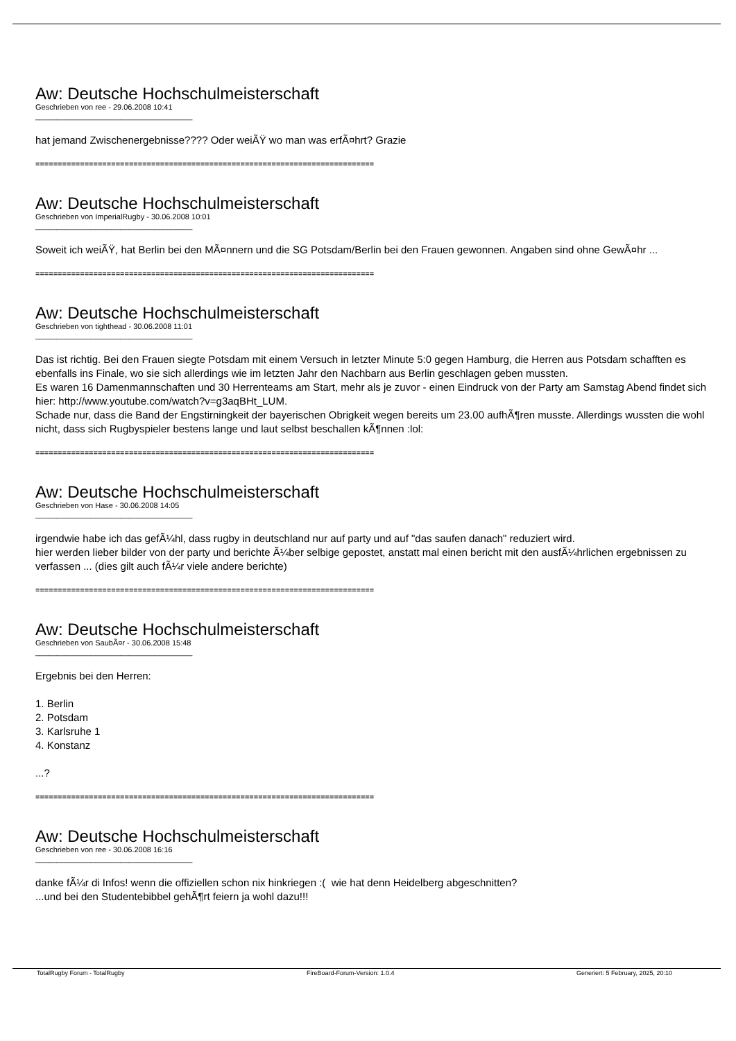Aw: Deutsche Hochschulmeisterschaft
Geschrieben von ree - 29.06.2008 10:41
_____________________________________
hat jemand Zwischenergebnisse???? Oder weiÃŸ wo man was erfÃ¤hrt? Grazie
============================================================================
Aw: Deutsche Hochschulmeisterschaft
Geschrieben von ImperialRugby - 30.06.2008 10:01
_____________________________________
Soweit ich weiÃŸ, hat Berlin bei den MÃ¤nnern und die SG Potsdam/Berlin bei den Frauen gewonnen. Angaben sind ohne GewÃ¤hr ...
============================================================================
Aw: Deutsche Hochschulmeisterschaft
Geschrieben von tighthead - 30.06.2008 11:01
_____________________________________
Das ist richtig. Bei den Frauen siegte Potsdam mit einem Versuch in letzter Minute 5:0 gegen Hamburg, die Herren aus Potsdam schafften es ebenfalls ins Finale, wo sie sich allerdings wie im letzten Jahr den Nachbarn aus Berlin geschlagen geben mussten.
Es waren 16 Damenmannschaften und 30 Herrenteams am Start, mehr als je zuvor - einen Eindruck von der Party am Samstag Abend findet sich hier: http://www.youtube.com/watch?v=g3aqBHt_LUM.
Schade nur, dass die Band der Engstirningkeit der bayerischen Obrigkeit wegen bereits um 23.00 aufhÃ¶ren musste. Allerdings wussten die wohl nicht, dass sich Rugbyspieler bestens lange und laut selbst beschallen kÃ¶nnen :lol:
============================================================================
Aw: Deutsche Hochschulmeisterschaft
Geschrieben von Hase - 30.06.2008 14:05
_____________________________________
irgendwie habe ich das gefÃ¼hl, dass rugby in deutschland nur auf party und auf "das saufen danach" reduziert wird.
hier werden lieber bilder von der party und berichte Ã¼ber selbige gepostet, anstatt mal einen bericht mit den ausfÃ¼hrlichen ergebnissen zu verfassen ... (dies gilt auch fÃ¼r viele andere berichte)
============================================================================
Aw: Deutsche Hochschulmeisterschaft
Geschrieben von SaubÃ¤r - 30.06.2008 15:48
_____________________________________
Ergebnis bei den Herren:
1. Berlin
2. Potsdam
3. Karlsruhe 1
4. Konstanz
...?
============================================================================
Aw: Deutsche Hochschulmeisterschaft
Geschrieben von ree - 30.06.2008 16:16
_____________________________________
danke fÃ¼r di Infos! wenn die offiziellen schon nix hinkriegen :( wie hat denn Heidelberg abgeschnitten?
...und bei den Studentebibbel gehÃ¶rt feiern ja wohl dazu!!!
TotalRugby Forum - TotalRugby FireBoard-Forum-Version: 1.0.4 Generiert: 5 February, 2025, 20:10